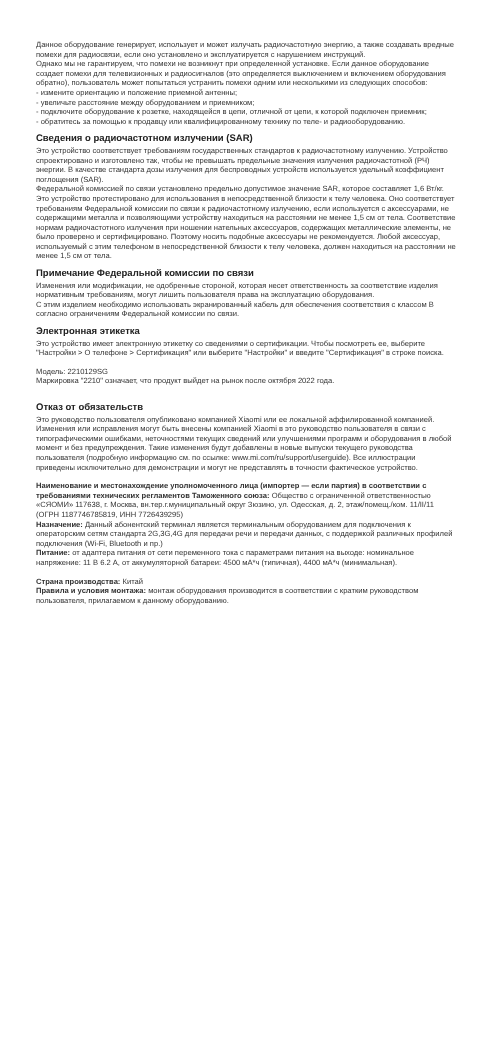Данное оборудование генерирует, использует и может излучать радиочастотную энергию, а также создавать вредные помехи для радиосвязи, если оно установлено и эксплуатируется с нарушением инструкций.
Однако мы не гарантируем, что помехи не возникнут при определенной установке. Если данное оборудование создает помехи для телевизионных и радиосигналов (это определяется выключением и включением оборудования обратно), пользователь может попытаться устранить помехи одним или несколькими из следующих способов:
- измените ориентацию и положение приемной антенны;
- увеличьте расстояние между оборудованием и приемником;
- подключите оборудование к розетке, находящейся в цепи, отличной от цепи, к которой подключен приемник;
- обратитесь за помощью к продавцу или квалифицированному технику по теле- и радиооборудованию.
Сведения о радиочастотном излучении (SAR)
Это устройство соответствует требованиям государственных стандартов к радиочастотному излучению. Устройство спроектировано и изготовлено так, чтобы не превышать предельные значения излучения радиочастотной (РЧ) энергии. В качестве стандарта дозы излучения для беспроводных устройств используется удельный коэффициент поглощения (SAR).
Федеральной комиссией по связи установлено предельно допустимое значение SAR, которое составляет 1,6 Вт/кг. Это устройство протестировано для использования в непосредственной близости к телу человека. Оно соответствует требованиям Федеральной комиссии по связи к радиочастотному излучению, если используется с аксессуарами, не содержащими металла и позволяющими устройству находиться на расстоянии не менее 1,5 см от тела. Соответствие нормам радиочастотного излучения при ношении нательных аксессуаров, содержащих металлические элементы, не было проверено и сертифицировано. Поэтому носить подобные аксессуары не рекомендуется. Любой аксессуар, используемый с этим телефоном в непосредственной близости к телу человека, должен находиться на расстоянии не менее 1,5 см от тела.
Примечание Федеральной комиссии по связи
Изменения или модификации, не одобренные стороной, которая несет ответственность за соответствие изделия нормативным требованиям, могут лишить пользователя права на эксплуатацию оборудования.
С этим изделием необходимо использовать экранированный кабель для обеспечения соответствия с классом B согласно ограничениям Федеральной комиссии по связи.
Электронная этикетка
Это устройство имеет электронную этикетку со сведениями о сертификации. Чтобы посмотреть ее, выберите "Настройки > О телефоне > Сертификация" или выберите "Настройки" и введите "Сертификация" в строке поиска.
Модель: 2210129SG
Маркировка "2210" означает, что продукт выйдет на рынок после октября 2022 года.
Отказ от обязательств
Это руководство пользователя опубликовано компанией Xiaomi или ее локальной аффилированной компанией. Изменения или исправления могут быть внесены компанией Xiaomi в это руководство пользователя в связи с типографическими ошибками, неточностями текущих сведений или улучшениями программ и оборудования в любой момент и без предупреждения. Такие изменения будут добавлены в новые выпуски текущего руководства пользователя (подробную информацию см. по ссылке: www.mi.com/ru/support/userguide). Все иллюстрации приведены исключительно для демонстрации и могут не представлять в точности фактическое устройство.
Наименование и местонахождение уполномоченного лица (импортер — если партия) в соответствии с требованиями технических регламентов Таможенного союза: Общество с ограниченной ответственностью «СЯОМИ» 117638, г. Москва, вн.тер.г.муниципальный округ Зюзино, ул. Одесская, д. 2, этаж/помещ./ком. 11/II/11 (ОГРН 1187746785819, ИНН 7726439295)
Назначение: Данный абонентский терминал является терминальным оборудованием для подключения к операторским сетям стандарта 2G,3G,4G для передачи речи и передачи данных, с поддержкой различных профилей подключения (Wi-Fi, Bluetooth и пр.)
Питание: от адаптера питания от сети переменного тока с параметрами питания на выходе: номинальное напряжение: 11 В 6.2 А, от аккумуляторной батареи: 4500 мА*ч (типичная), 4400 мА*ч (минимальная).
Страна производства: Китай
Правила и условия монтажа: монтаж оборудования производится в соответствии с кратким руководством пользователя, прилагаемом к данному оборудованию.